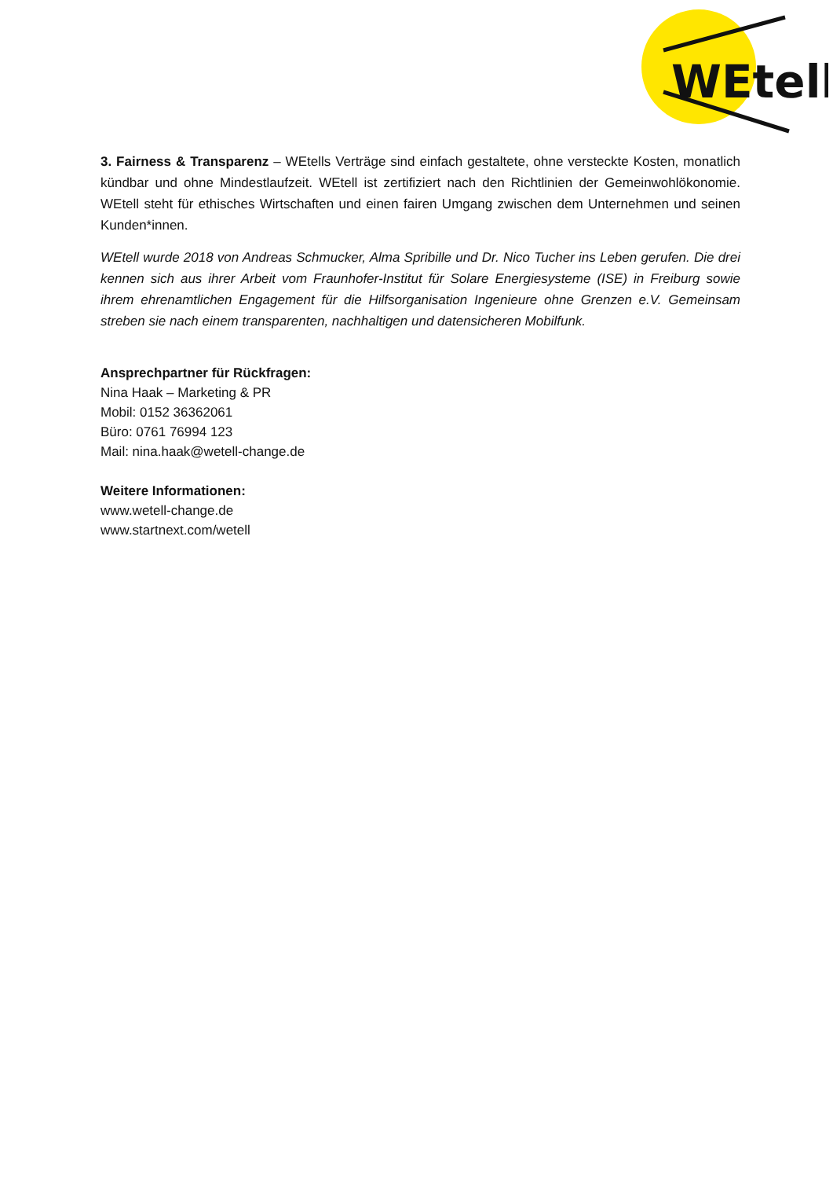WEtell
3. Fairness & Transparenz – WEtells Verträge sind einfach gestaltete, ohne versteckte Kosten, monatlich kündbar und ohne Mindestlaufzeit. WEtell ist zertifiziert nach den Richtlinien der Gemeinwohlökonomie. WEtell steht für ethisches Wirtschaften und einen fairen Umgang zwischen dem Unternehmen und seinen Kunden*innen.
WEtell wurde 2018 von Andreas Schmucker, Alma Spribille und Dr. Nico Tucher ins Leben gerufen. Die drei kennen sich aus ihrer Arbeit vom Fraunhofer-Institut für Solare Energiesysteme (ISE) in Freiburg sowie ihrem ehrenamtlichen Engagement für die Hilfsorganisation Ingenieure ohne Grenzen e.V. Gemeinsam streben sie nach einem transparenten, nachhaltigen und datensicheren Mobilfunk.
Ansprechpartner für Rückfragen:
Nina Haak – Marketing & PR
Mobil: 0152 36362061
Büro: 0761 76994 123
Mail: nina.haak@wetell-change.de
Weitere Informationen:
www.wetell-change.de
www.startnext.com/wetell